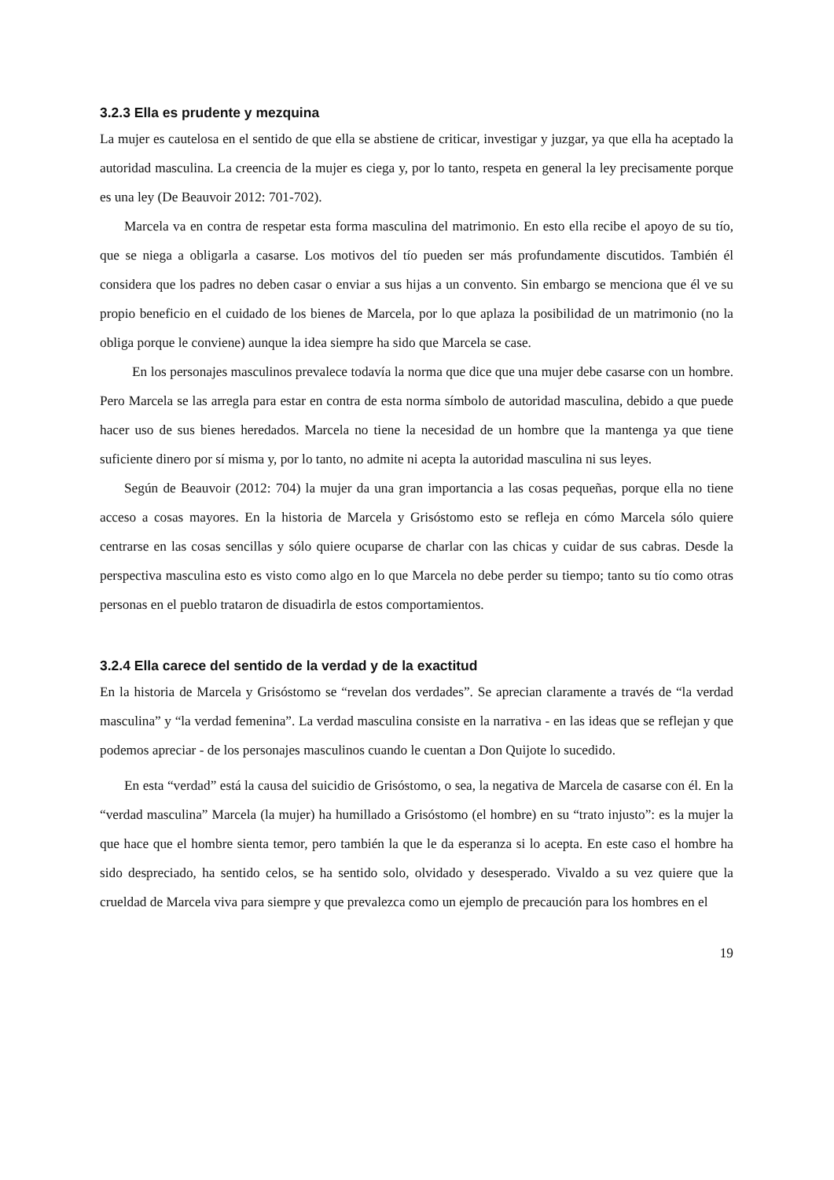3.2.3 Ella es prudente y mezquina
La mujer es cautelosa en el sentido de que ella se abstiene de criticar, investigar y juzgar, ya que ella ha aceptado la autoridad masculina. La creencia de la mujer es ciega y, por lo tanto, respeta en general la ley precisamente porque es una ley (De Beauvoir 2012: 701-702).
Marcela va en contra de respetar esta forma masculina del matrimonio. En esto ella recibe el apoyo de su tío, que se niega a obligarla a casarse. Los motivos del tío pueden ser más profundamente discutidos. También él considera que los padres no deben casar o enviar a sus hijas a un convento. Sin embargo se menciona que él ve su propio beneficio en el cuidado de los bienes de Marcela, por lo que aplaza la posibilidad de un matrimonio (no la obliga porque le conviene) aunque la idea siempre ha sido que Marcela se case.
En los personajes masculinos prevalece todavía la norma que dice que una mujer debe casarse con un hombre. Pero Marcela se las arregla para estar en contra de esta norma símbolo de autoridad masculina, debido a que puede hacer uso de sus bienes heredados. Marcela no tiene la necesidad de un hombre que la mantenga ya que tiene suficiente dinero por sí misma y, por lo tanto, no admite ni acepta la autoridad masculina ni sus leyes.
Según de Beauvoir (2012: 704) la mujer da una gran importancia a las cosas pequeñas, porque ella no tiene acceso a cosas mayores. En la historia de Marcela y Grisóstomo esto se refleja en cómo Marcela sólo quiere centrarse en las cosas sencillas y sólo quiere ocuparse de charlar con las chicas y cuidar de sus cabras. Desde la perspectiva masculina esto es visto como algo en lo que Marcela no debe perder su tiempo; tanto su tío como otras personas en el pueblo trataron de disuadirla de estos comportamientos.
3.2.4 Ella carece del sentido de la verdad y de la exactitud
En la historia de Marcela y Grisóstomo se “revelan dos verdades”. Se aprecian claramente a través de “la verdad masculina” y “la verdad femenina”. La verdad masculina consiste en la narrativa - en las ideas que se reflejan y que podemos apreciar - de los personajes masculinos cuando le cuentan a Don Quijote lo sucedido.
En esta “verdad” está la causa del suicidio de Grisóstomo, o sea, la negativa de Marcela de casarse con él. En la “verdad masculina” Marcela (la mujer) ha humillado a Grisóstomo (el hombre) en su “trato injusto”: es la mujer la que hace que el hombre sienta temor, pero también la que le da esperanza si lo acepta. En este caso el hombre ha sido despreciado, ha sentido celos, se ha sentido solo, olvidado y desesperado. Vivaldo a su vez quiere que la crueldad de Marcela viva para siempre y que prevalezca como un ejemplo de precaución para los hombres en el
19